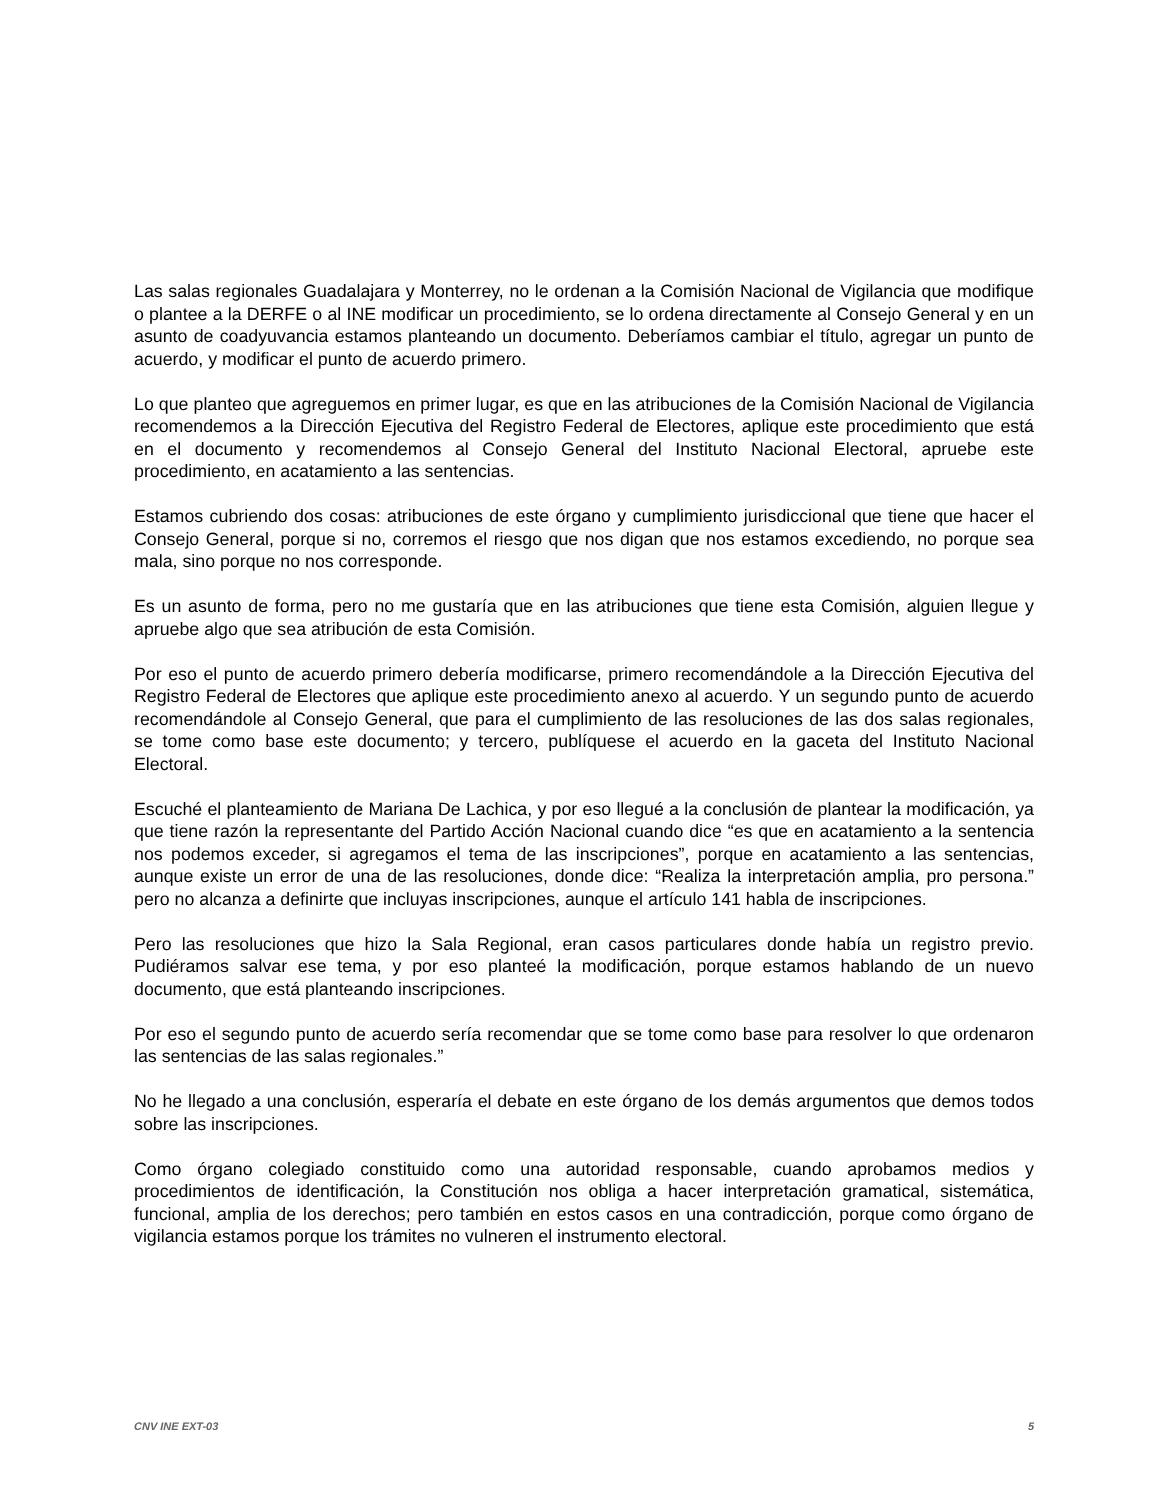Las salas regionales Guadalajara y Monterrey, no le ordenan a la Comisión Nacional de Vigilancia que modifique o plantee a la DERFE o al INE modificar un procedimiento, se lo ordena directamente al Consejo General y en un asunto de coadyuvancia estamos planteando un documento. Deberíamos cambiar el título, agregar un punto de acuerdo, y modificar el punto de acuerdo primero.
Lo que planteo que agreguemos en primer lugar, es que en las atribuciones de la Comisión Nacional de Vigilancia recomendemos a la Dirección Ejecutiva del Registro Federal de Electores, aplique este procedimiento que está en el documento y recomendemos al Consejo General del Instituto Nacional Electoral, apruebe este procedimiento, en acatamiento a las sentencias.
Estamos cubriendo dos cosas: atribuciones de este órgano y cumplimiento jurisdiccional que tiene que hacer el Consejo General, porque si no, corremos el riesgo que nos digan que nos estamos excediendo, no porque sea mala, sino porque no nos corresponde.
Es un asunto de forma, pero no me gustaría que en las atribuciones que tiene esta Comisión, alguien llegue y apruebe algo que sea atribución de esta Comisión.
Por eso el punto de acuerdo primero debería modificarse, primero recomendándole a la Dirección Ejecutiva del Registro Federal de Electores que aplique este procedimiento anexo al acuerdo. Y un segundo punto de acuerdo recomendándole al Consejo General, que para el cumplimiento de las resoluciones de las dos salas regionales, se tome como base este documento; y tercero, publíquese el acuerdo en la gaceta del Instituto Nacional Electoral.
Escuché el planteamiento de Mariana De Lachica, y por eso llegué a la conclusión de plantear la modificación, ya que tiene razón la representante del Partido Acción Nacional cuando dice “es que en acatamiento a la sentencia nos podemos exceder, si agregamos el tema de las inscripciones”, porque en acatamiento a las sentencias, aunque existe un error de una de las resoluciones, donde dice: “Realiza la interpretación amplia, pro persona.” pero no alcanza a definirte que incluyas inscripciones, aunque el artículo 141 habla de inscripciones.
Pero las resoluciones que hizo la Sala Regional, eran casos particulares donde había un registro previo. Pudiéramos salvar ese tema, y por eso planteé la modificación, porque estamos hablando de un nuevo documento, que está planteando inscripciones.
Por eso el segundo punto de acuerdo sería recomendar que se tome como base para resolver lo que ordenaron las sentencias de las salas regionales.”
No he llegado a una conclusión, esperaría el debate en este órgano de los demás argumentos que demos todos sobre las inscripciones.
Como órgano colegiado constituido como una autoridad responsable, cuando aprobamos medios y procedimientos de identificación, la Constitución nos obliga a hacer interpretación gramatical, sistemática, funcional, amplia de los derechos; pero también en estos casos en una contradicción, porque como órgano de vigilancia estamos porque los trámites no vulneren el instrumento electoral.
CNV INE EXT-03 5